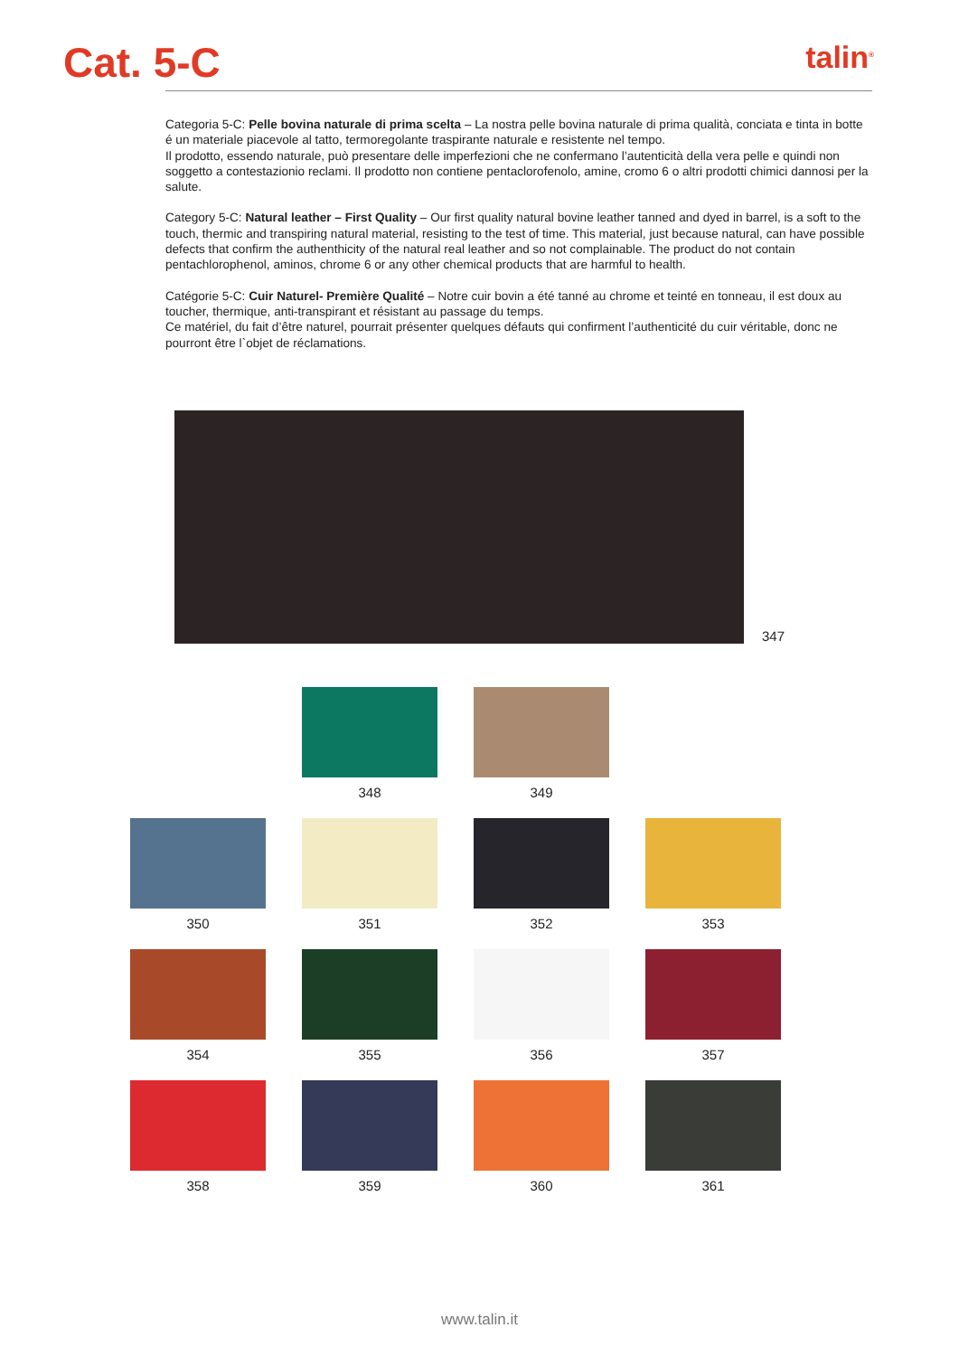Cat. 5-C
talin<sup>®</sup>
Categoria 5-C: Pelle bovina naturale di prima scelta – La nostra pelle bovina naturale di prima qualità, conciata e tinta in botte é un materiale piacevole al tatto, termoregolante traspirante naturale e resistente nel tempo.
Il prodotto, essendo naturale, può presentare delle imperfezioni che ne confermano l’autenticità della vera pelle e quindi non soggetto a contestazionio reclami. Il prodotto non contiene pentaclorofenolo, amine, cromo 6 o altri prodotti chimici dannosi per la salute.
Category 5-C: Natural leather – First Quality – Our first quality natural bovine leather tanned and dyed in barrel, is a soft to the touch, thermic and transpiring natural material, resisting to the test of time. This material, just because natural, can have possible defects that confirm the authenthicity of the natural real leather and so not complainable. The product do not contain pentachlorophenol, aminos, chrome 6 or any other chemical products that are harmful to health.
Catégorie 5-C: Cuir Naturel- Première Qualité – Notre cuir bovin a été tanné au chrome et teinté en tonneau, il est doux au toucher, thermique, anti-transpirant et résistant au passage du temps.
Ce matériel, du fait d’être naturel, pourrait présenter quelques défauts qui confirment l’authenticité du cuir véritable, donc ne pourront être l`objet de réclamations.
347
348 349
350 351 352 353
354 355 356 357
358 359 360 361
www.talin.it